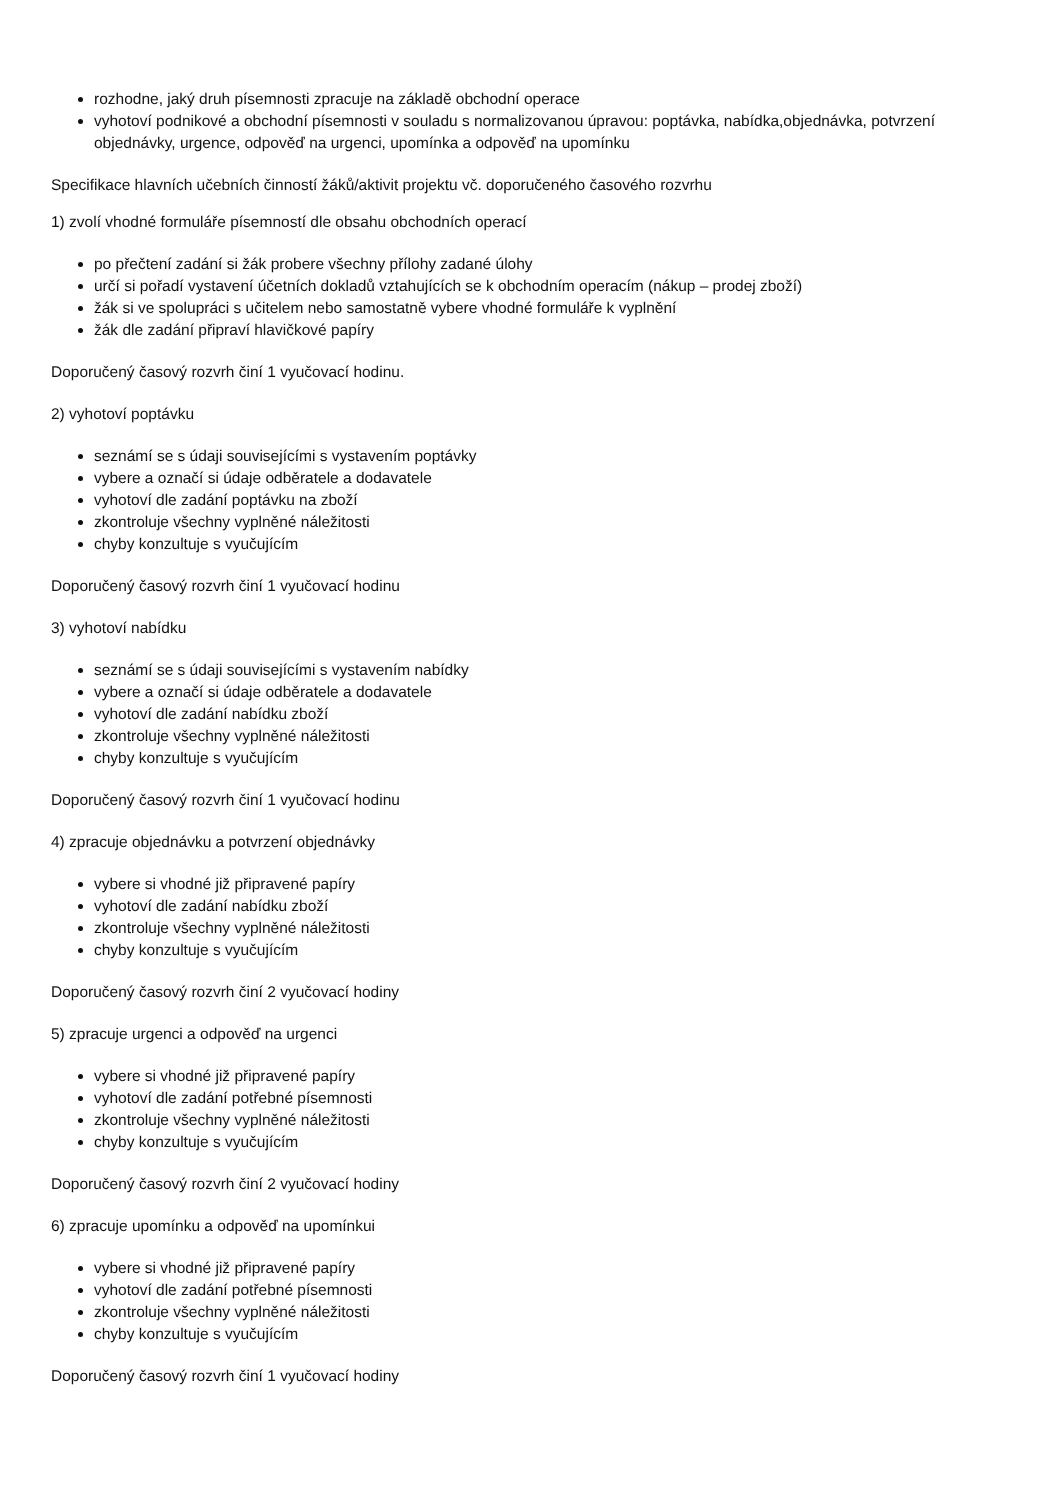rozhodne, jaký druh písemnosti zpracuje na základě obchodní operace
vyhotoví podnikové a obchodní písemnosti v souladu s normalizovanou úpravou: poptávka, nabídka,objednávka, potvrzení objednávky, urgence, odpověď na urgenci, upomínka a odpověď na upomínku
Specifikace hlavních učebních činností žáků/aktivit projektu vč. doporučeného časového rozvrhu
1) zvolí vhodné formuláře písemností dle obsahu obchodních operací
po přečtení zadání si žák probere všechny přílohy zadané úlohy
určí si pořadí vystavení účetních dokladů vztahujících se k obchodním operacím (nákup – prodej zboží)
žák si ve spolupráci s učitelem nebo samostatně vybere vhodné formuláře k vyplnění
žák dle zadání připraví hlavičkové papíry
Doporučený časový rozvrh činí 1 vyučovací hodinu.
2) vyhotoví poptávku
seznámí se s údaji souvisejícími s vystavením poptávky
vybere a označí si údaje odběratele a dodavatele
vyhotoví dle zadání poptávku na zboží
zkontroluje všechny vyplněné náležitosti
chyby konzultuje s vyučujícím
Doporučený časový rozvrh činí 1 vyučovací hodinu
3) vyhotoví nabídku
seznámí se s údaji souvisejícími s vystavením nabídky
vybere a označí si údaje odběratele a dodavatele
vyhotoví dle zadání nabídku zboží
zkontroluje všechny vyplněné náležitosti
chyby konzultuje s vyučujícím
Doporučený časový rozvrh činí 1 vyučovací hodinu
4) zpracuje objednávku a potvrzení objednávky
vybere si vhodné již připravené papíry
vyhotoví dle zadání nabídku zboží
zkontroluje všechny vyplněné náležitosti
chyby konzultuje s vyučujícím
Doporučený časový rozvrh činí 2 vyučovací hodiny
5) zpracuje urgenci a odpověď na urgenci
vybere si vhodné již připravené papíry
vyhotoví dle zadání potřebné písemnosti
zkontroluje všechny vyplněné náležitosti
chyby konzultuje s vyučujícím
Doporučený časový rozvrh činí 2 vyučovací hodiny
6) zpracuje upomínku a odpověď na upomínkui
vybere si vhodné již připravené papíry
vyhotoví dle zadání potřebné písemnosti
zkontroluje všechny vyplněné náležitosti
chyby konzultuje s vyučujícím
Doporučený časový rozvrh činí 1 vyučovací hodiny